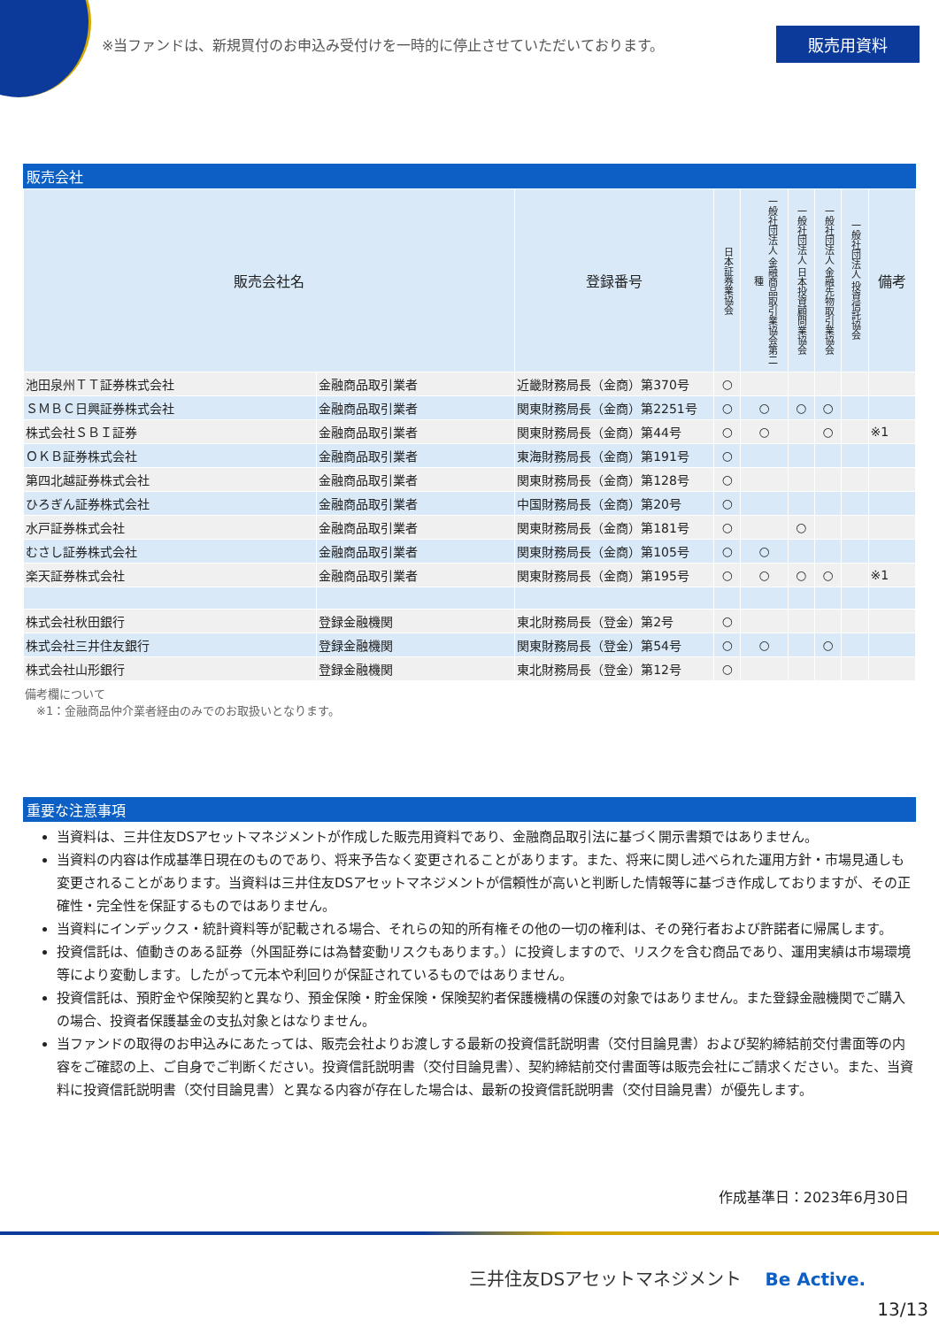※当ファンドは、新規買付のお申込み受付けを一時的に停止させていただいております。
販売用資料
販売会社
| 販売会社名 | | 登録番号 | 日本証券業協会 | 一般社団法人 金融商品取引業協会第二種 | 一般社団法人 日本投資顧問業協会 | 一般社団法人 金融先物取引業協会 | 一般社団法人 投資信託協会 | 備考 |
| --- | --- | --- | --- | --- | --- | --- | --- | --- |
| 池田泉州ＴＴ証券株式会社 | 金融商品取引業者 | 近畿財務局長（金商）第370号 | ○ | | | | | |
| ＳＭＢＣ日興証券株式会社 | 金融商品取引業者 | 関東財務局長（金商）第2251号 | ○ | ○ | ○ | ○ | | |
| 株式会社ＳＢＩ証券 | 金融商品取引業者 | 関東財務局長（金商）第44号 | ○ | ○ | | ○ | | ※1 |
| ＯＫＢ証券株式会社 | 金融商品取引業者 | 東海財務局長（金商）第191号 | ○ | | | | | |
| 第四北越証券株式会社 | 金融商品取引業者 | 関東財務局長（金商）第128号 | ○ | | | | | |
| ひろぎん証券株式会社 | 金融商品取引業者 | 中国財務局長（金商）第20号 | ○ | | | | | |
| 水戸証券株式会社 | 金融商品取引業者 | 関東財務局長（金商）第181号 | ○ | | ○ | | | |
| むさし証券株式会社 | 金融商品取引業者 | 関東財務局長（金商）第105号 | ○ | ○ | | | | |
| 楽天証券株式会社 | 金融商品取引業者 | 関東財務局長（金商）第195号 | ○ | ○ | ○ | ○ | | ※1 |
| 株式会社秋田銀行 | 登録金融機関 | 東北財務局長（登金）第2号 | ○ | | | | | |
| 株式会社三井住友銀行 | 登録金融機関 | 関東財務局長（登金）第54号 | ○ | ○ | | ○ | | |
| 株式会社山形銀行 | 登録金融機関 | 東北財務局長（登金）第12号 | ○ | | | | | |
備考欄について
　※1：金融商品仲介業者経由のみでのお取扱いとなります。
重要な注意事項
当資料は、三井住友DSアセットマネジメントが作成した販売用資料であり、金融商品取引法に基づく開示書類ではありません。
当資料の内容は作成基準日現在のものであり、将来予告なく変更されることがあります。また、将来に関し述べられた運用方針・市場見通しも変更されることがあります。当資料は三井住友DSアセットマネジメントが信頼性が高いと判断した情報等に基づき作成しておりますが、その正確性・完全性を保証するものではありません。
当資料にインデックス・統計資料等が記載される場合、それらの知的所有権その他の一切の権利は、その発行者および許諾者に帰属します。
投資信託は、値動きのある証券（外国証券には為替変動リスクもあります。）に投資しますので、リスクを含む商品であり、運用実績は市場環境等により変動します。したがって元本や利回りが保証されているものではありません。
投資信託は、預貯金や保険契約と異なり、預金保険・貯金保険・保険契約者保護機構の保護の対象ではありません。また登録金融機関でご購入の場合、投資者保護基金の支払対象とはなりません。
当ファンドの取得のお申込みにあたっては、販売会社よりお渡しする最新の投資信託説明書（交付目論見書）および契約締結前交付書面等の内容をご確認の上、ご自身でご判断ください。投資信託説明書（交付目論見書）、契約締結前交付書面等は販売会社にご請求ください。また、当資料に投資信託説明書（交付目論見書）と異なる内容が存在した場合は、最新の投資信託説明書（交付目論見書）が優先します。
作成基準日：2023年6月30日
三井住友DSアセットマネジメント Be Active.
13/13